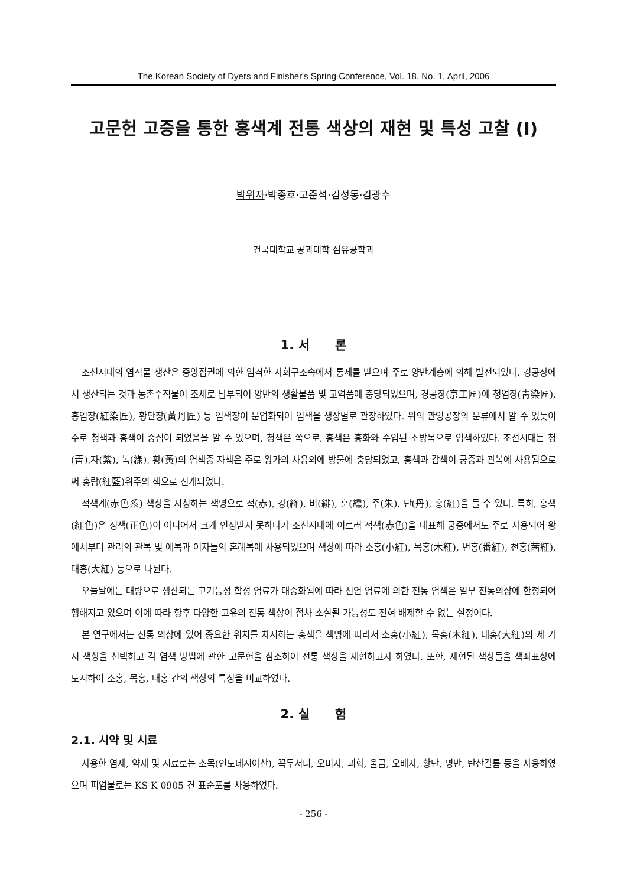The Korean Society of Dyers and Finisher's Spring Conference, Vol. 18, No. 1, April, 2006
고문헌 고증을 통한 홍색계 전통 색상의 재현 및 특성 고찰 (I)
박위자·박종호·고준석·김성동·김광수
건국대학교 공과대학 섬유공학과
1. 서 론
조선시대의 염직물 생산은 중앙집권에 의한 엄격한 사회구조속에서 통제를 받으며 주로 양반계층에 의해 발전되었다. 경공장에서 생산되는 것과 농촌수직물이 조세로 납부되어 양반의 생활물품 및 교역품에 충당되었으며, 경공장(京工匠)에 청염장(靑染匠), 홍염장(紅染匠), 황단장(黃丹匠) 등 염색장이 분업화되어 염색을 생상별로 관장하였다. 위의 관영공장의 분류에서 알 수 있듯이 주로 청색과 홍색이 중심이 되었음을 알 수 있으며, 청색은 쪽으로, 홍색은 홍화와 수입된 소방목으로 염색하였다. 조선시대는 청(靑),자(紫), 녹(綠), 황(黃)의 염색중 자색은 주로 왕가의 사용외에 방물에 충당되었고, 홍색과 감색이 궁중과 관복에 사용됨으로써 홍람(紅藍)위주의 색으로 전개되었다.
적색계(赤色系) 색상을 지칭하는 색명으로 적(赤), 강(絳), 비(緋), 훈(纁), 주(朱), 단(丹), 홍(紅)을 들 수 있다. 특히, 홍색(紅色)은 정색(正色)이 아니어서 크게 인정받지 못하다가 조선시대에 이르러 적색(赤色)을 대표해 궁중에서도 주로 사용되어 왕에서부터 관리의 관복 및 예복과 여자들의 혼례복에 사용되었으며 색상에 따라 소홍(小紅), 목홍(木紅), 번홍(番紅), 천홍(茜紅), 대홍(大紅) 등으로 나뉜다.
오늘날에는 대량으로 생산되는 고기능성 합성 염료가 대중화됨에 따라 천연 염료에 의한 전통 염색은 일부 전통의상에 한정되어 행해지고 있으며 이에 따라 향후 다양한 고유의 전통 색상이 점차 소실될 가능성도 전혀 배제할 수 없는 실정이다.
본 연구에서는 전통 의상에 있어 중요한 위치를 차지하는 홍색을 색명에 따라서 소홍(小紅), 목홍(木紅), 대홍(大紅)의 세 가지 색상을 선택하고 각 염색 방법에 관한 고문헌을 참조하여 전통 색상을 재현하고자 하였다. 또한, 재현된 색상들을 색좌표상에 도시하여 소홍, 목홍, 대홍 간의 색상의 특성을 비교하였다.
2. 실 험
2.1. 시약 및 시료
사용한 염재, 약재 및 시료로는 소목(인도네시아산), 꼭두서니, 오미자, 괴화, 울금, 오배자, 황단, 명반, 탄산칼륨 등을 사용하였으며 피염물로는 KS K 0905 견 표준포를 사용하였다.
- 256 -